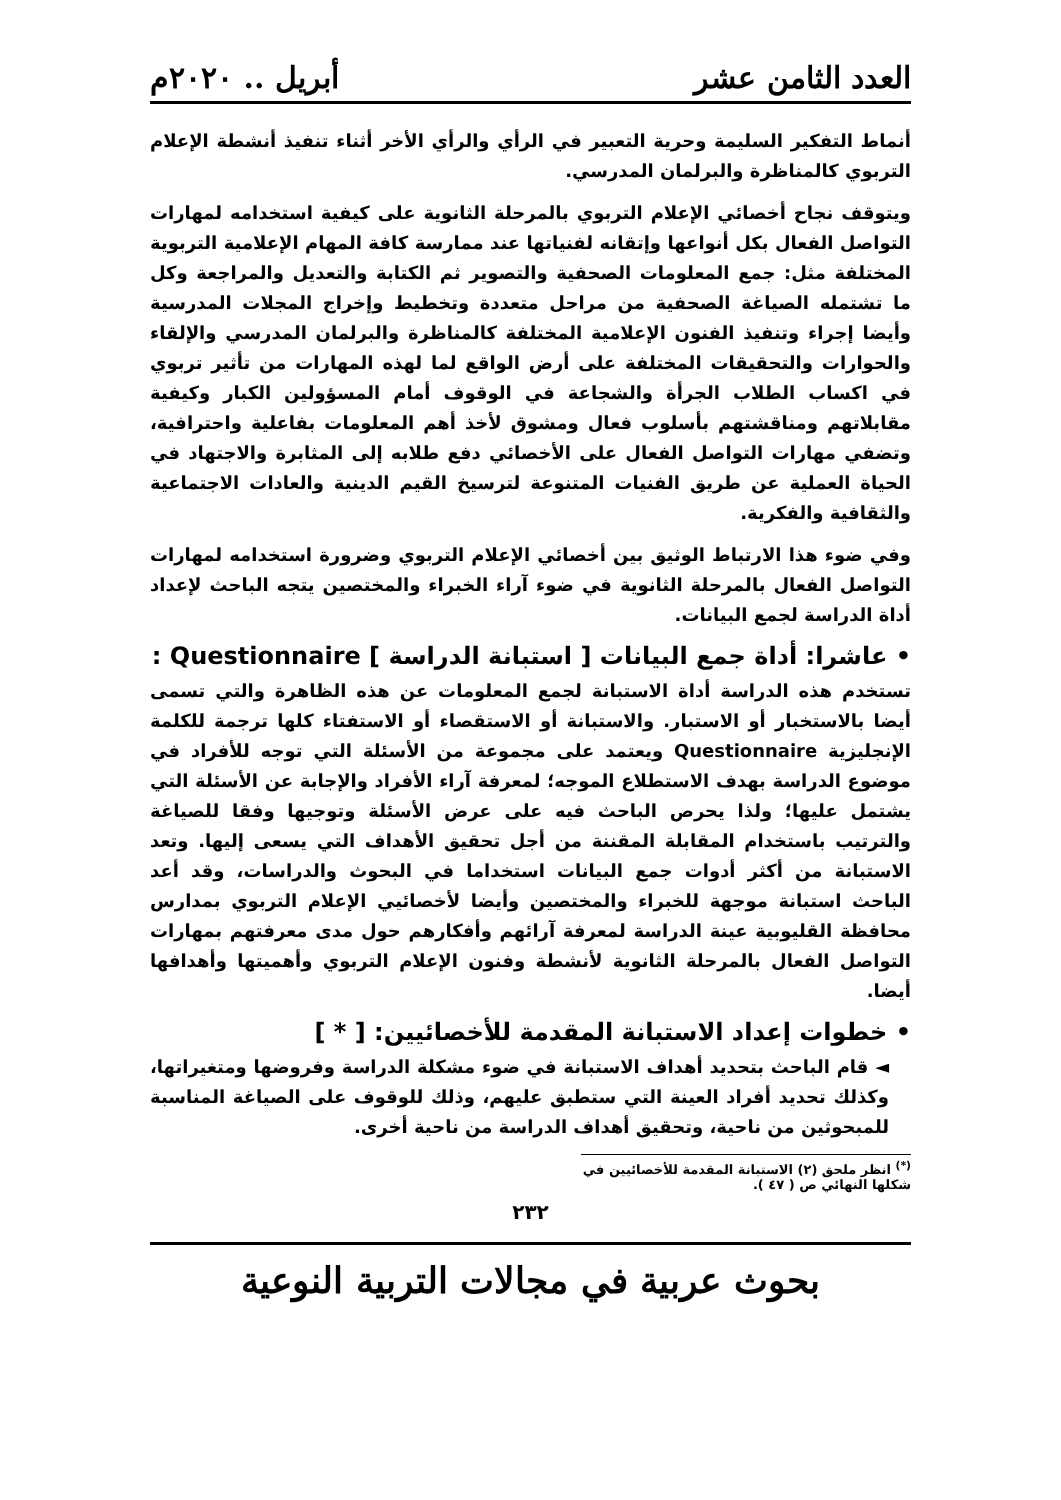العدد الثامن عشر أبريل .. ٢٠٢٠م
أنماط التفكير السليمة وحرية التعبير في الرأي والرأي الأخر أثناء تنفيذ أنشطة الإعلام التربوي كالمناظرة والبرلمان المدرسي.
ويتوقف نجاح أخصائي الإعلام التربوي بالمرحلة الثانوية على كيفية استخدامه لمهارات التواصل الفعال بكل أنواعها وإتقانه لفنياتها عند ممارسة كافة المهام الإعلامية التربوية المختلفة مثل: جمع المعلومات الصحفية والتصوير ثم الكتابة والتعديل والمراجعة وكل ما تشتمله الصياغة الصحفية من مراحل متعددة وتخطيط وإخراج المجلات المدرسية وأيضا إجراء وتنفيذ الفنون الإعلامية المختلفة كالمناظرة والبرلمان المدرسي والإلقاء والحوارات والتحقيقات المختلفة على أرض الواقع لما لهذه المهارات من تأثير تربوي في اكساب الطلاب الجرأة والشجاعة في الوقوف أمام المسؤولين الكبار وكيفية مقابلاتهم ومناقشتهم بأسلوب فعال ومشوق لأخذ أهم المعلومات بفاعلية واحترافية، وتضفي مهارات التواصل الفعال على الأخصائي دفع طلابه إلى المثابرة والاجتهاد في الحياة العملية عن طريق الفنيات المتنوعة لترسيخ القيم الدينية والعادات الاجتماعية والثقافية والفكرية.
وفي ضوء هذا الارتباط الوثيق بين أخصائي الإعلام التربوي وضرورة استخدامه لمهارات التواصل الفعال بالمرحلة الثانوية في ضوء آراء الخبراء والمختصين يتجه الباحث لإعداد أداة الدراسة لجمع البيانات.
• عاشرا: أداة جمع البيانات [ استبانة الدراسة ] Questionnaire :
تستخدم هذه الدراسة أداة الاستبانة لجمع المعلومات عن هذه الظاهرة والتي تسمى أيضا بالاستخبار أو الاستبار. والاستبانة أو الاستقصاء أو الاستفتاء كلها ترجمة للكلمة الإنجليزية Questionnaire ويعتمد على مجموعة من الأسئلة التي توجه للأفراد في موضوع الدراسة بهدف الاستطلاع الموجه؛ لمعرفة آراء الأفراد والإجابة عن الأسئلة التي يشتمل عليها؛ ولذا يحرص الباحث فيه على عرض الأسئلة وتوجيها وفقا للصياغة والترتيب باستخدام المقابلة المقننة من أجل تحقيق الأهداف التي يسعى إليها. وتعد الاستبانة من أكثر أدوات جمع البيانات استخداما في البحوث والدراسات، وقد أعد الباحث استبانة موجهة للخبراء والمختصين وأيضا لأخصائيي الإعلام التربوي بمدارس محافظة القليوبية عينة الدراسة لمعرفة آرائهم وأفكارهم حول مدى معرفتهم بمهارات التواصل الفعال بالمرحلة الثانوية لأنشطة وفنون الإعلام التربوي وأهميتها وأهدافها أيضا.
• خطوات إعداد الاستبانة المقدمة للأخصائيين: [ * ]
◄ قام الباحث بتحديد أهداف الاستبانة في ضوء مشكلة الدراسة وفروضها ومتغيراتها، وكذلك تحديد أفراد العينة التي ستطبق عليهم، وذلك للوقوف على الصياغة المناسبة للمبحوثين من ناحية، وتحقيق أهداف الدراسة من ناحية أخرى.
<sup>(*)</sup> انظر ملحق (٢) الاستبانة المقدمة للأخصائيين في شكلها النهائي ص ( ٤٧ ).
٢٣٢
بحوث عربية في مجالات التربية النوعية